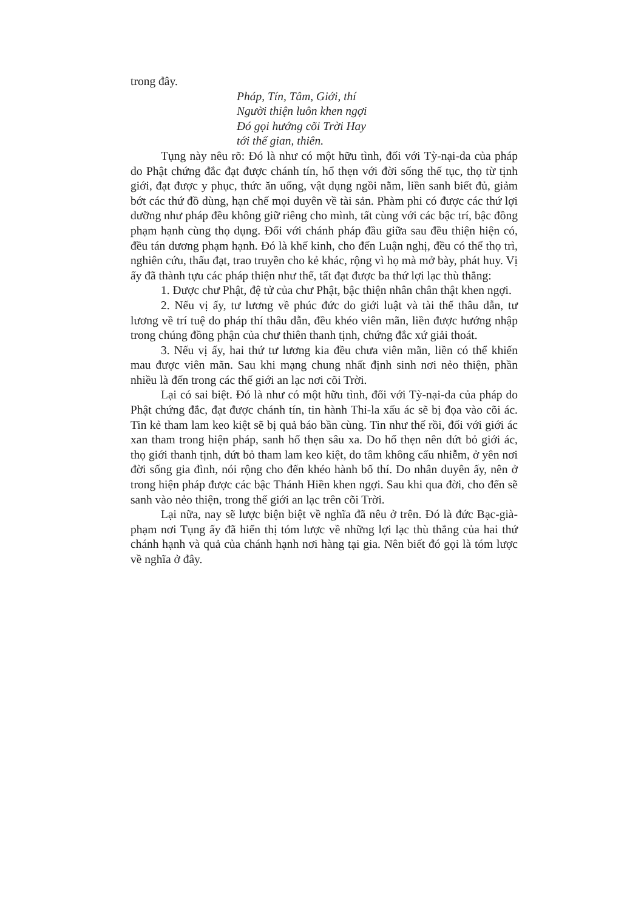trong đây.
Pháp, Tín, Tâm, Giới, thí
Người thiện luôn khen ngợi
Đó gọi hướng cõi Trời Hay
tới thế gian, thiên.
Tụng này nêu rõ: Đó là như có một hữu tình, đối với Tỳ-nại-da của pháp do Phật chứng đắc đạt được chánh tín, hổ thẹn với đời sống thế tục, thọ từ tịnh giới, đạt được y phục, thức ăn uống, vật dụng ngồi nằm, liền sanh biết đủ, giảm bớt các thứ đồ dùng, hạn chế mọi duyên về tài sản. Phàm phi có được các thứ lợi dưỡng như pháp đều không giữ riêng cho mình, tất cùng với các bậc trí, bậc đồng phạm hạnh cùng thọ dụng. Đối với chánh pháp đầu giữa sau đều thiện hiện có, đều tán dương phạm hạnh. Đó là khế kinh, cho đến Luận nghị, đều có thể thọ trì, nghiên cứu, thấu đạt, trao truyền cho kẻ khác, rộng vì họ mà mở bày, phát huy. Vị ấy đã thành tựu các pháp thiện như thế, tất đạt được ba thứ lợi lạc thù thắng:
1. Được chư Phật, đệ tử của chư Phật, bậc thiện nhân chân thật khen ngợi.
2. Nếu vị ấy, tư lương về phúc đức do giới luật và tài thế thâu dẫn, tư lương về trí tuệ do pháp thí thâu dẫn, đều khéo viên mãn, liền được hướng nhập trong chúng đồng phận của chư thiên thanh tịnh, chứng đắc xứ giải thoát.
3. Nếu vị ấy, hai thứ tư lương kia đều chưa viên mãn, liền có thể khiến mau được viên mãn. Sau khi mạng chung nhất định sinh nơi nẻo thiện, phần nhiều là đến trong các thế giới an lạc nơi cõi Trời.
Lại có sai biệt. Đó là như có một hữu tình, đối với Tỳ-nại-da của pháp do Phật chứng đắc, đạt được chánh tín, tin hành Thi-la xấu ác sẽ bị đọa vào cõi ác. Tin kẻ tham lam keo kiệt sẽ bị quả báo bần cùng. Tin như thế rồi, đối với giới ác xan tham trong hiện pháp, sanh hổ thẹn sâu xa. Do hổ thẹn nên dứt bỏ giới ác, thọ giới thanh tịnh, dứt bỏ tham lam keo kiệt, do tâm không cấu nhiễm, ở yên nơi đời sống gia đình, nói rộng cho đến khéo hành bố thí. Do nhân duyên ấy, nên ở trong hiện pháp được các bậc Thánh Hiền khen ngợi. Sau khi qua đời, cho đến sẽ sanh vào nẻo thiện, trong thế giới an lạc trên cõi Trời.
Lại nữa, nay sẽ lược biện biệt về nghĩa đã nêu ở trên. Đó là đức Bạc-già-phạm nơi Tụng ấy đã hiển thị tóm lược về những lợi lạc thù thắng của hai thứ chánh hạnh và quả của chánh hạnh nơi hàng tại gia. Nên biết đó gọi là tóm lược về nghĩa ở đây.